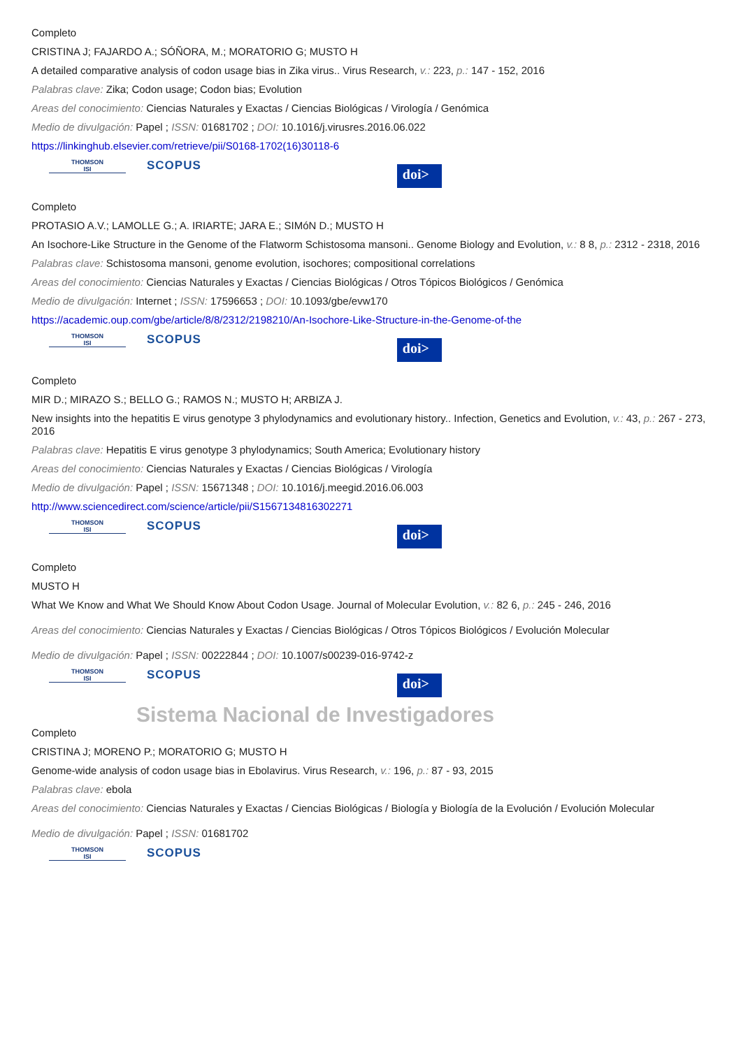Completo
CRISTINA J; FAJARDO A.; SÓÑORA, M.; MORATORIO G; MUSTO H
A detailed comparative analysis of codon usage bias in Zika virus.. Virus Research, v.: 223, p.: 147 - 152, 2016
Palabras clave: Zika; Codon usage; Codon bias; Evolution
Areas del conocimiento: Ciencias Naturales y Exactas / Ciencias Biológicas / Virología / Genómica
Medio de divulgación: Papel ; ISSN: 01681702 ; DOI: 10.1016/j.virusres.2016.06.022
https://linkinghub.elsevier.com/retrieve/pii/S0168-1702(16)30118-6
THOMSON
ISI
SCOPUS
doi>
Completo
PROTASIO A.V.; LAMOLLE G.; A. IRIARTE; JARA E.; SIMóN D.; MUSTO H
An Isochore-Like Structure in the Genome of the Flatworm Schistosoma mansoni.. Genome Biology and Evolution, v.: 8 8, p.: 2312 - 2318, 2016
Palabras clave: Schistosoma mansoni, genome evolution, isochores; compositional correlations
Areas del conocimiento: Ciencias Naturales y Exactas / Ciencias Biológicas / Otros Tópicos Biológicos / Genómica
Medio de divulgación: Internet ; ISSN: 17596653 ; DOI: 10.1093/gbe/evw170
https://academic.oup.com/gbe/article/8/8/2312/2198210/An-Isochore-Like-Structure-in-the-Genome-of-the
THOMSON
ISI
SCOPUS
doi>
Completo
MIR D.; MIRAZO S.; BELLO G.; RAMOS N.; MUSTO H; ARBIZA J.
New insights into the hepatitis E virus genotype 3 phylodynamics and evolutionary history.. Infection, Genetics and Evolution, v.: 43, p.: 267 - 273, 2016
Palabras clave: Hepatitis E virus genotype 3 phylodynamics; South America; Evolutionary history
Areas del conocimiento: Ciencias Naturales y Exactas / Ciencias Biológicas / Virología
Medio de divulgación: Papel ; ISSN: 15671348 ; DOI: 10.1016/j.meegid.2016.06.003
http://www.sciencedirect.com/science/article/pii/S1567134816302271
THOMSON
ISI
SCOPUS
doi>
Completo
MUSTO H
What We Know and What We Should Know About Codon Usage. Journal of Molecular Evolution, v.: 82 6, p.: 245 - 246, 2016
Areas del conocimiento: Ciencias Naturales y Exactas / Ciencias Biológicas / Otros Tópicos Biológicos / Evolución Molecular
Medio de divulgación: Papel ; ISSN: 00222844 ; DOI: 10.1007/s00239-016-9742-z
THOMSON
ISI
SCOPUS
doi>
Sistema Nacional de Investigadores
Completo
CRISTINA J; MORENO P.; MORATORIO G; MUSTO H
Genome-wide analysis of codon usage bias in Ebolavirus. Virus Research, v.: 196, p.: 87 - 93, 2015
Palabras clave: ebola
Areas del conocimiento: Ciencias Naturales y Exactas / Ciencias Biológicas / Biología y Biología de la Evolución / Evolución Molecular
Medio de divulgación: Papel ; ISSN: 01681702
THOMSON
ISI
SCOPUS